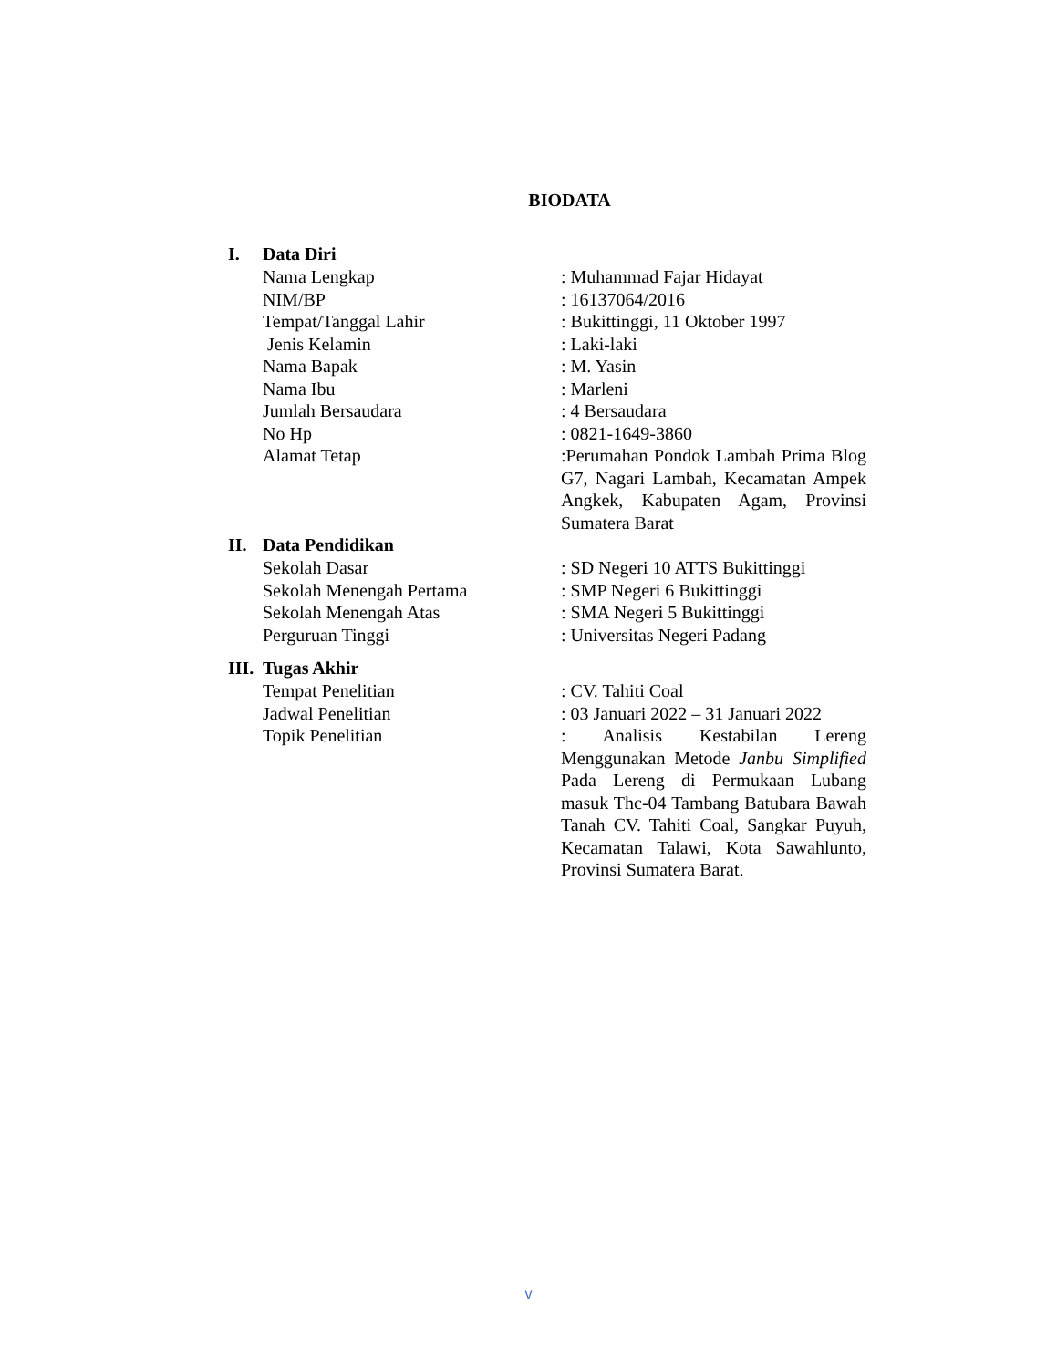BIODATA
I. Data Diri
Nama Lengkap : Muhammad Fajar Hidayat
NIM/BP : 16137064/2016
Tempat/Tanggal Lahir : Bukittinggi, 11 Oktober 1997
Jenis Kelamin : Laki-laki
Nama Bapak : M. Yasin
Nama Ibu : Marleni
Jumlah Bersaudara : 4 Bersaudara
No Hp : 0821-1649-3860
Alamat Tetap :Perumahan Pondok Lambah Prima Blog G7, Nagari Lambah, Kecamatan Ampek Angkek, Kabupaten Agam, Provinsi Sumatera Barat
II. Data Pendidikan
Sekolah Dasar : SD Negeri 10 ATTS Bukittinggi
Sekolah Menengah Pertama : SMP Negeri 6 Bukittinggi
Sekolah Menengah Atas : SMA Negeri 5 Bukittinggi
Perguruan Tinggi : Universitas Negeri Padang
III. Tugas Akhir
Tempat Penelitian : CV. Tahiti Coal
Jadwal Penelitian : 03 Januari 2022 – 31 Januari 2022
Topik Penelitian : Analisis Kestabilan Lereng Menggunakan Metode Janbu Simplified Pada Lereng di Permukaan Lubang masuk Thc-04 Tambang Batubara Bawah Tanah CV. Tahiti Coal, Sangkar Puyuh, Kecamatan Talawi, Kota Sawahlunto, Provinsi Sumatera Barat.
v